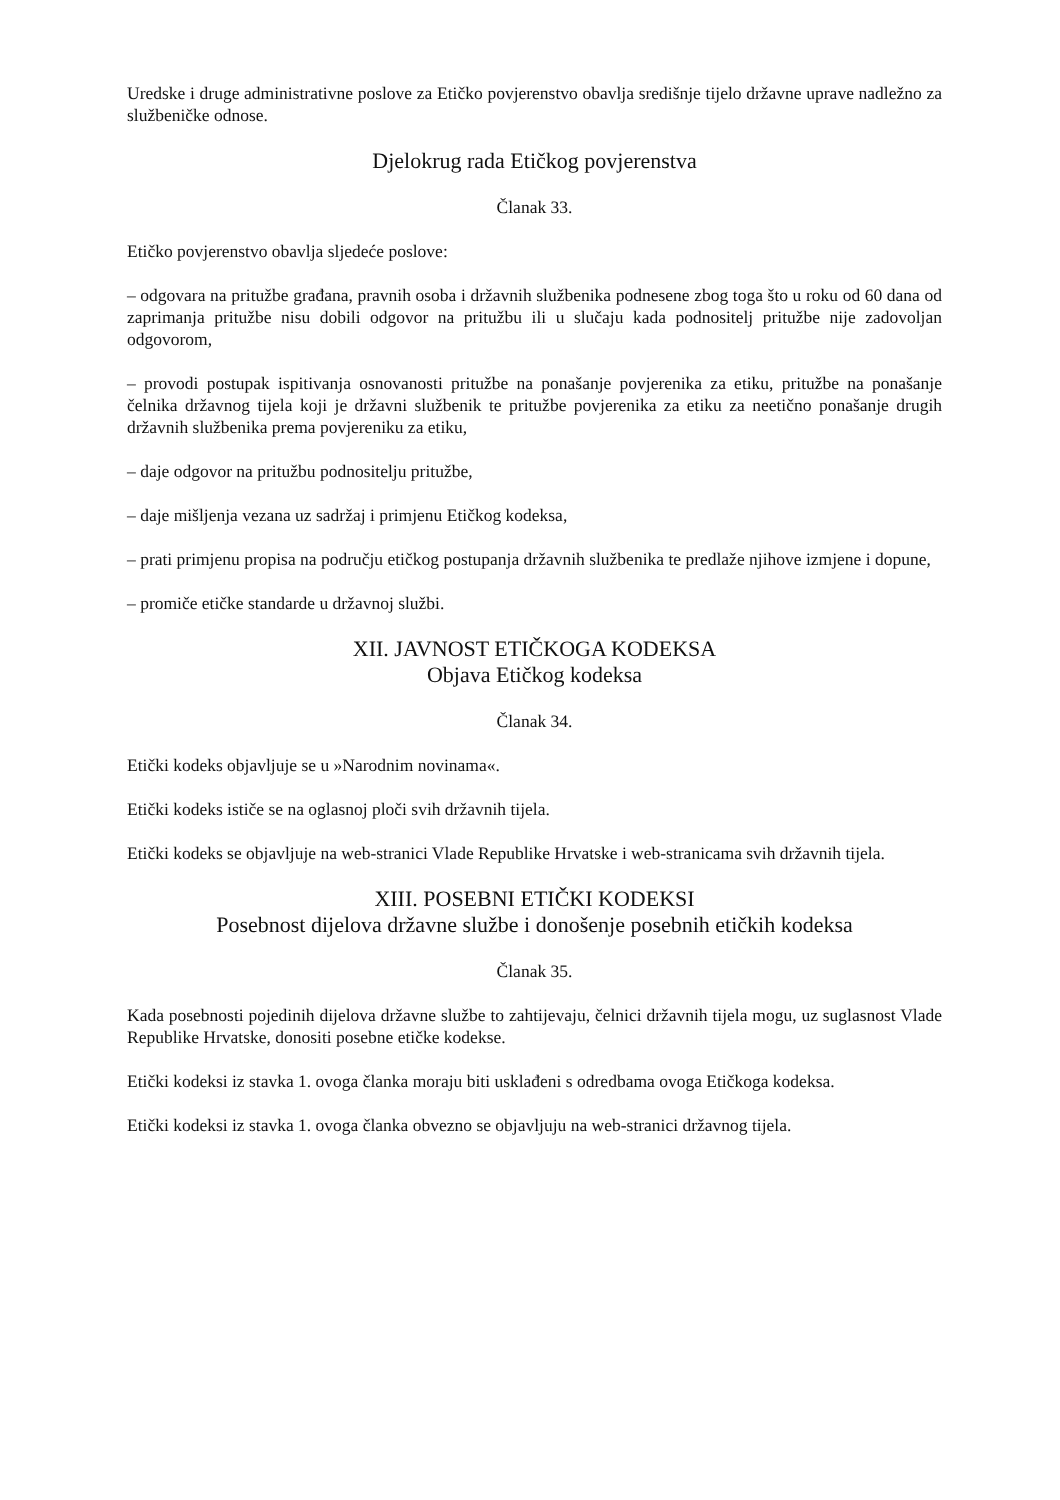Uredske i druge administrativne poslove za Etičko povjerenstvo obavlja središnje tijelo državne uprave nadležno za službeničke odnose.
Djelokrug rada Etičkog povjerenstva
Članak 33.
Etičko povjerenstvo obavlja sljedeće poslove:
– odgovara na pritužbe građana, pravnih osoba i državnih službenika podnesene zbog toga što u roku od 60 dana od zaprimanja pritužbe nisu dobili odgovor na pritužbu ili u slučaju kada podnositelj pritužbe nije zadovoljan odgovorom,
– provodi postupak ispitivanja osnovanosti pritužbe na ponašanje povjerenika za etiku, pritužbe na ponašanje čelnika državnog tijela koji je državni službenik te pritužbe povjerenika za etiku za neetično ponašanje drugih državnih službenika prema povjereniku za etiku,
– daje odgovor na pritužbu podnositelju pritužbe,
– daje mišljenja vezana uz sadržaj i primjenu Etičkog kodeksa,
– prati primjenu propisa na području etičkog postupanja državnih službenika te predlaže njihove izmjene i dopune,
– promiče etičke standarde u državnoj službi.
XII. JAVNOST ETIČKOGA KODEKSA
Objava Etičkog kodeksa
Članak 34.
Etički kodeks objavljuje se u »Narodnim novinama«.
Etički kodeks ističe se na oglasnoj ploči svih državnih tijela.
Etički kodeks se objavljuje na web-stranici Vlade Republike Hrvatske i web-stranicama svih državnih tijela.
XIII. POSEBNI ETIČKI KODEKSI
Posebnost dijelova državne službe i donošenje posebnih etičkih kodeksa
Članak 35.
Kada posebnosti pojedinih dijelova državne službe to zahtijevaju, čelnici državnih tijela mogu, uz suglasnost Vlade Republike Hrvatske, donositi posebne etičke kodekse.
Etički kodeksi iz stavka 1. ovoga članka moraju biti usklađeni s odredbama ovoga Etičkoga kodeksa.
Etički kodeksi iz stavka 1. ovoga članka obvezno se objavljuju na web-stranici državnog tijela.